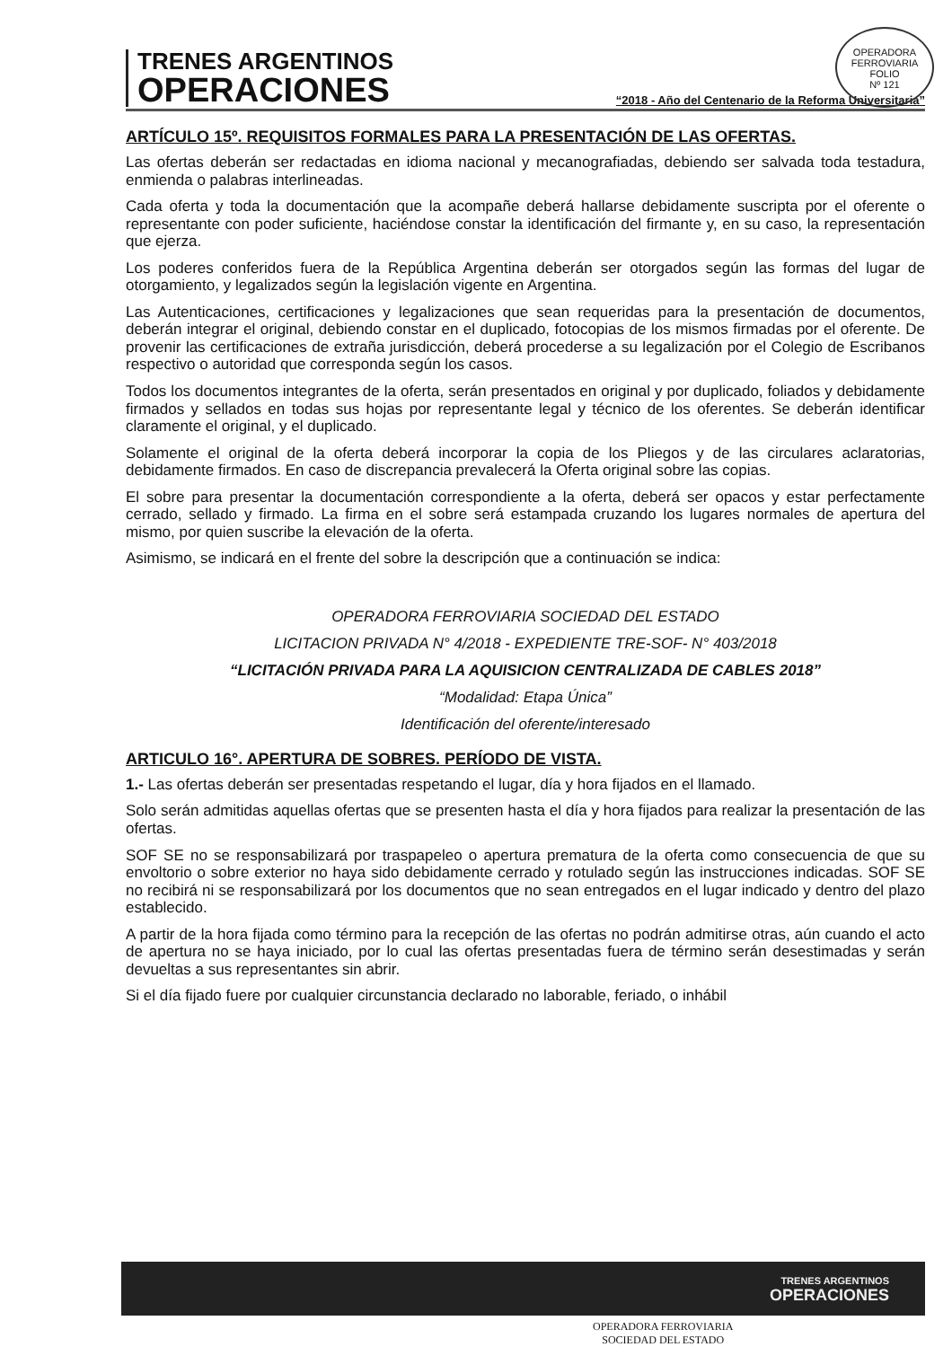OPERADORA FERROVIARIA
FOLIO
Nº 121
TRENES ARGENTINOS
OPERACIONES
“2018 - Año del Centenario de la Reforma Universitaria”
ARTÍCULO 15º. REQUISITOS FORMALES PARA LA PRESENTACIÓN DE LAS OFERTAS.
Las ofertas deberán ser redactadas en idioma nacional y mecanografiadas, debiendo ser salvada toda testadura, enmienda o palabras interlineadas.
Cada oferta y toda la documentación que la acompañe deberá hallarse debidamente suscripta por el oferente o representante con poder suficiente, haciéndose constar la identificación del firmante y, en su caso, la representación que ejerza.
Los poderes conferidos fuera de la República Argentina deberán ser otorgados según las formas del lugar de otorgamiento, y legalizados según la legislación vigente en Argentina.
Las Autenticaciones, certificaciones y legalizaciones que sean requeridas para la presentación de documentos, deberán integrar el original, debiendo constar en el duplicado, fotocopias de los mismos firmadas por el oferente. De provenir las certificaciones de extraña jurisdicción, deberá procederse a su legalización por el Colegio de Escribanos respectivo o autoridad que corresponda según los casos.
Todos los documentos integrantes de la oferta, serán presentados en original y por duplicado, foliados y debidamente firmados y sellados en todas sus hojas por representante legal y técnico de los oferentes. Se deberán identificar claramente el original, y el duplicado.
Solamente el original de la oferta deberá incorporar la copia de los Pliegos y de las circulares aclaratorias, debidamente firmados. En caso de discrepancia prevalecerá la Oferta original sobre las copias.
El sobre para presentar la documentación correspondiente a la oferta, deberá ser opacos y estar perfectamente cerrado, sellado y firmado. La firma en el sobre será estampada cruzando los lugares normales de apertura del mismo, por quien suscribe la elevación de la oferta.
Asimismo, se indicará en el frente del sobre la descripción que a continuación se indica:
OPERADORA FERROVIARIA SOCIEDAD DEL ESTADO
LICITACION PRIVADA N° 4/2018 - EXPEDIENTE TRE-SOF- N° 403/2018
“LICITACIÓN PRIVADA PARA LA AQUISICION CENTRALIZADA DE CABLES 2018”
“Modalidad: Etapa Única”
Identificación del oferente/interesado
ARTICULO 16°. APERTURA DE SOBRES. PERÍODO DE VISTA.
1.- Las ofertas deberán ser presentadas respetando el lugar, día y hora fijados en el llamado.
Solo serán admitidas aquellas ofertas que se presenten hasta el día y hora fijados para realizar la presentación de las ofertas.
SOF SE no se responsabilizará por traspapeleo o apertura prematura de la oferta como consecuencia de que su envoltorio o sobre exterior no haya sido debidamente cerrado y rotulado según las instrucciones indicadas. SOF SE no recibirá ni se responsabilizará por los documentos que no sean entregados en el lugar indicado y dentro del plazo establecido.
A partir de la hora fijada como término para la recepción de las ofertas no podrán admitirse otras, aún cuando el acto de apertura no se haya iniciado, por lo cual las ofertas presentadas fuera de término serán desestimadas y serán devueltas a sus representantes sin abrir.
Si el día fijado fuere por cualquier circunstancia declarado no laborable, feriado, o inhábil
TRENES ARGENTINOS
OPERACIONES
OPERADORA FERROVIARIA
SOCIEDAD DEL ESTADO